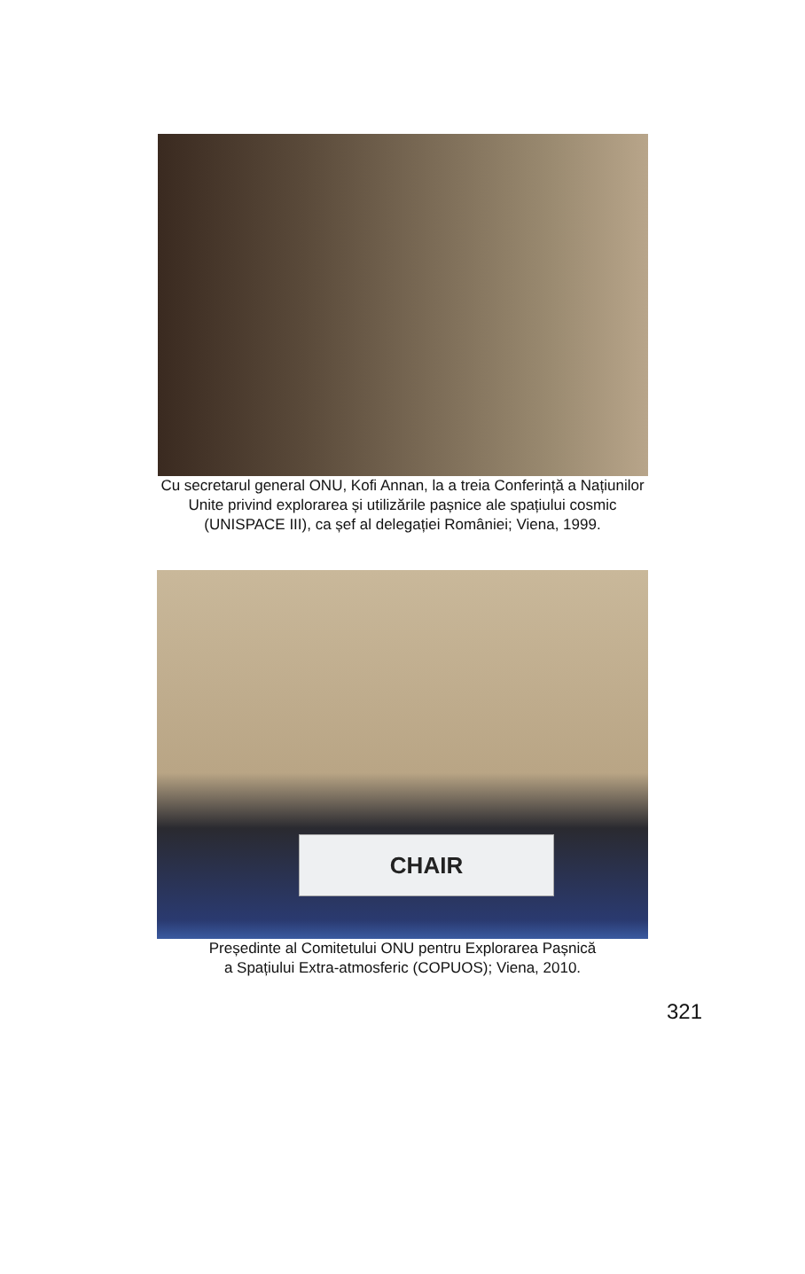Cu secretarul general ONU, Kofi Annan, la a treia Conferință a Națiunilor
Unite privind explorarea și utilizările pașnice ale spațiului cosmic
(UNISPACE III), ca șef al delegației României; Viena, 1999.
CHAIR
Președinte al Comitetului ONU pentru Explorarea Pașnică
a Spațiului Extra-atmosferic (COPUOS); Viena, 2010.
321